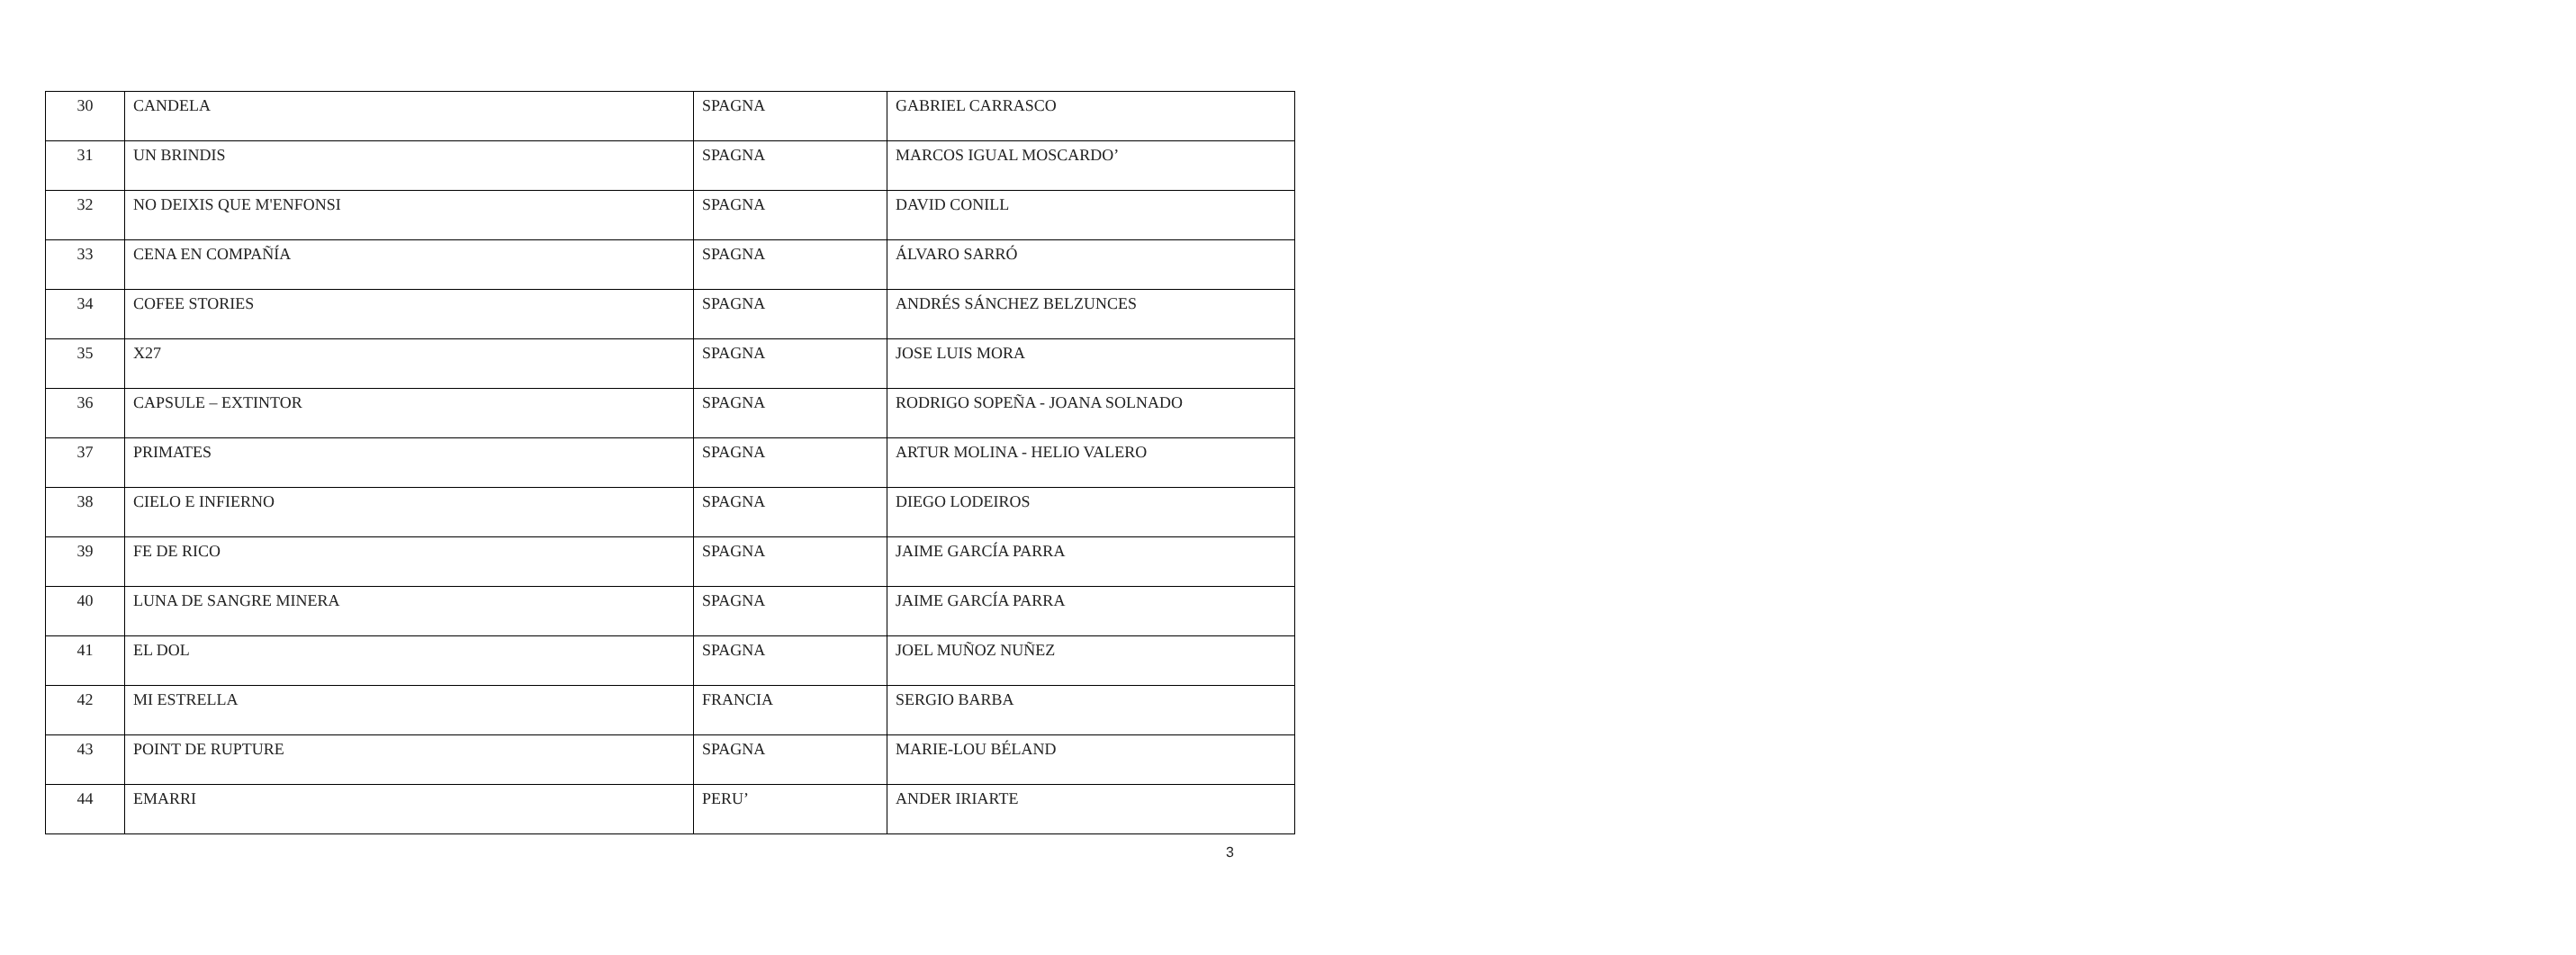| 30 | CANDELA | SPAGNA | GABRIEL CARRASCO |
| 31 | UN BRINDIS | SPAGNA | MARCOS IGUAL MOSCARDO’ |
| 32 | NO DEIXIS QUE M'ENFONSI | SPAGNA | DAVID CONILL |
| 33 | CENA EN COMPAÑÍA | SPAGNA | ÁLVARO SARRÓ |
| 34 | COFEE STORIES | SPAGNA | ANDRÉS SÁNCHEZ BELZUNCES |
| 35 | X27 | SPAGNA | JOSE LUIS MORA |
| 36 | CAPSULE – EXTINTOR | SPAGNA | RODRIGO SOPEÑA - JOANA SOLNADO |
| 37 | PRIMATES | SPAGNA | ARTUR MOLINA - HELIO VALERO |
| 38 | CIELO E INFIERNO | SPAGNA | DIEGO LODEIROS |
| 39 | FE DE RICO | SPAGNA | JAIME GARCÍA PARRA |
| 40 | LUNA DE SANGRE MINERA | SPAGNA | JAIME GARCÍA PARRA |
| 41 | EL DOL | SPAGNA | JOEL MUÑOZ NUÑEZ |
| 42 | MI ESTRELLA | FRANCIA | SERGIO BARBA |
| 43 | POINT DE RUPTURE | SPAGNA | MARIE-LOU BÉLAND |
| 44 | EMARRI | PERU’ | ANDER IRIARTE |
3